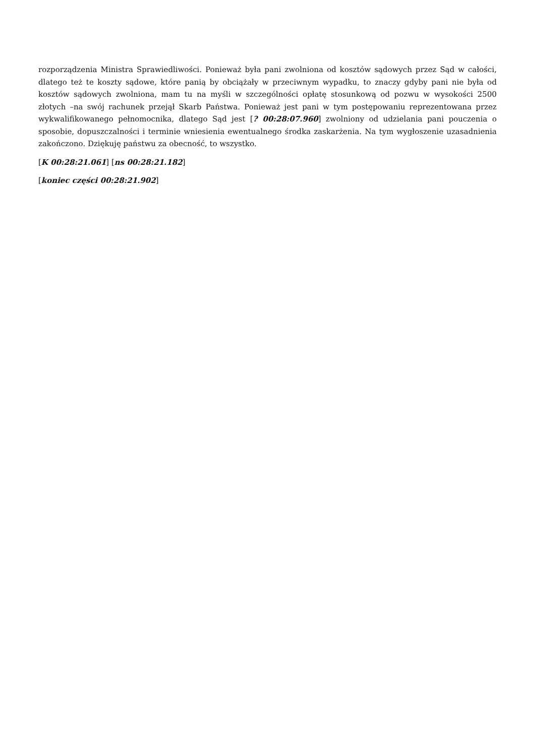rozporządzenia Ministra Sprawiedliwości. Ponieważ była pani zwolniona od kosztów sądowych przez Sąd w całości, dlatego też te koszty sądowe, które panią by obciążały w przeciwnym wypadku, to znaczy gdyby pani nie była od kosztów sądowych zwolniona, mam tu na myśli w szczególności opłatę stosunkową od pozwu w wysokości 2500 złotych –na swój rachunek przejął Skarb Państwa. Ponieważ jest pani w tym postępowaniu reprezentowana przez wykwalifikowanego pełnomocnika, dlatego Sąd jest [? 00:28:07.960] zwolniony od udzielania pani pouczenia o sposobie, dopuszczalności i terminie wniesienia ewentualnego środka zaskarżenia. Na tym wygłoszenie uzasadnienia zakończono. Dziękuję państwu za obecność, to wszystko.
[K 00:28:21.061] [ns 00:28:21.182]
[koniec części 00:28:21.902]